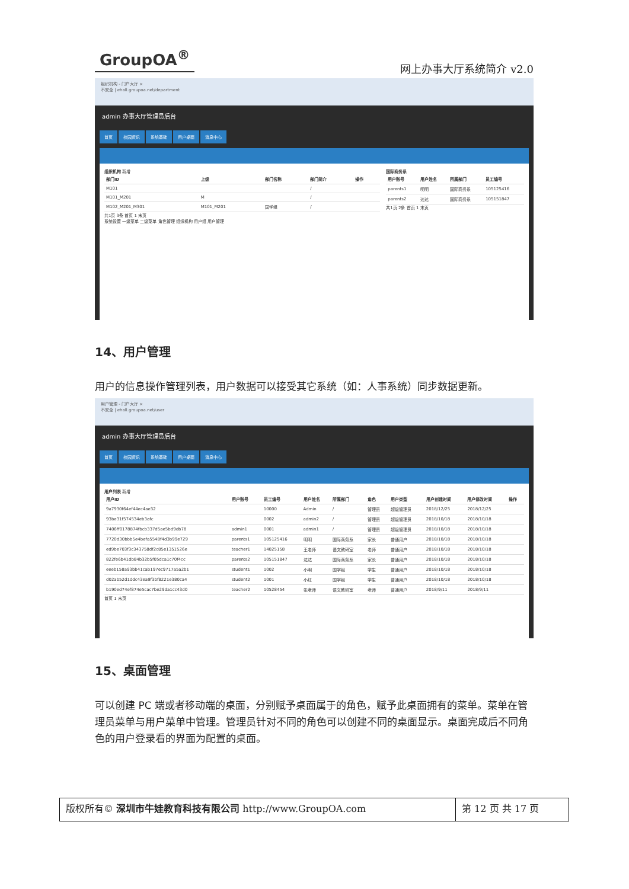GroupOA<sup>®</sup>
网上办事大厅系统简介 v2.0
组织机构 - 门户大厅 ×
不安全 | ehall.groupoa.net/department
admin 办事大厅管理员后台
首页 校园资讯 系统基础 用户桌面 消息中心
组织机构 新增
| 部门ID | 上级 | 部门名称 | 部门简介 | 操作 |
| --- | --- | --- | --- | --- |
| M101 | | | / | |
| M101_M201 | M | | / | |
| M102_M201_M301 | M101_M201 | 国学组 | / | |
共1页 3条 首页 1 末页
国际商务系
| 用户账号 | 用户姓名 | 所属部门 | 员工编号 |
| --- | --- | --- | --- |
| parents1 | 明明 | 国际商务系 | 105125416 |
| parents2 | 达达 | 国际商务系 | 105151847 |
共1页 2条 首页 1 末页
系统设置 一级菜单 二级菜单 角色管理 组织机构 用户组 用户管理
14、用户管理
用户的信息操作管理列表，用户数据可以接受其它系统（如：人事系统）同步数据更新。
用户管理 - 门户大厅 ×
不安全 | ehall.groupoa.net/user
admin 办事大厅管理员后台
首页 校园资讯 系统基础 用户桌面 消息中心
用户列表 新增
| 用户ID | 用户账号 | 员工编号 | 用户姓名 | 所属部门 | 角色 | 用户类型 | 用户创建时间 | 用户修改时间 | 操作 |
| --- | --- | --- | --- | --- | --- | --- | --- | --- | --- |
| 9a7930f64ef44ec4ae32 | | 10000 | Admin | / | 管理员 | 超级管理员 | 2018/12/25 | 2018/12/25 | |
| 93be31f574534eb3afc | | 0002 | admin2 | / | 管理员 | 超级管理员 | 2018/10/18 | 2018/10/18 | |
| 7406ff0178874fbcb337d5ae5bd9db78 | admin1 | 0001 | admin1 | / | 管理员 | 超级管理员 | 2018/10/18 | 2018/10/18 | |
| 7720d30bbb5e4befa5548f4d3b99e729 | parents1 | 105125416 | 明明 | 国际商务系 | 家长 | 普通用户 | 2018/10/18 | 2018/10/18 | |
| ed9be703f3c343758df2c85e1351526e | teacher1 | 14025158 | 王老师 | 语文教研室 | 老师 | 普通用户 | 2018/10/18 | 2018/10/18 | |
| 822fe6b41db84b32b5f05dca1c70f4cc | parents2 | 105151847 | 达达 | 国际商务系 | 家长 | 普通用户 | 2018/10/18 | 2018/10/18 | |
| eeeb158a93bb41cab197ec9717a5a2b1 | student1 | 1002 | 小明 | 国学组 | 学生 | 普通用户 | 2018/10/18 | 2018/10/18 | |
| d02ab52d1ddc43ea9f3bf8221e380ca4 | student2 | 1001 | 小红 | 国学组 | 学生 | 普通用户 | 2018/10/18 | 2018/10/18 | |
| b190ed74ef874e5cac7be29da1cc43d0 | teacher2 | 10528454 | 张老师 | 语文教研室 | 老师 | 普通用户 | 2018/9/11 | 2018/9/11 | |
首页 1 末页
15、桌面管理
可以创建 PC 端或者移动端的桌面，分别赋予桌面属于的角色，赋予此桌面拥有的菜单。菜单在管理员菜单与用户菜单中管理。管理员针对不同的角色可以创建不同的桌面显示。桌面完成后不同角色的用户登录看的界面为配置的桌面。
版权所有© 深圳市牛娃教育科技有限公司 http://www.GroupOA.com
第 12 页 共 17 页